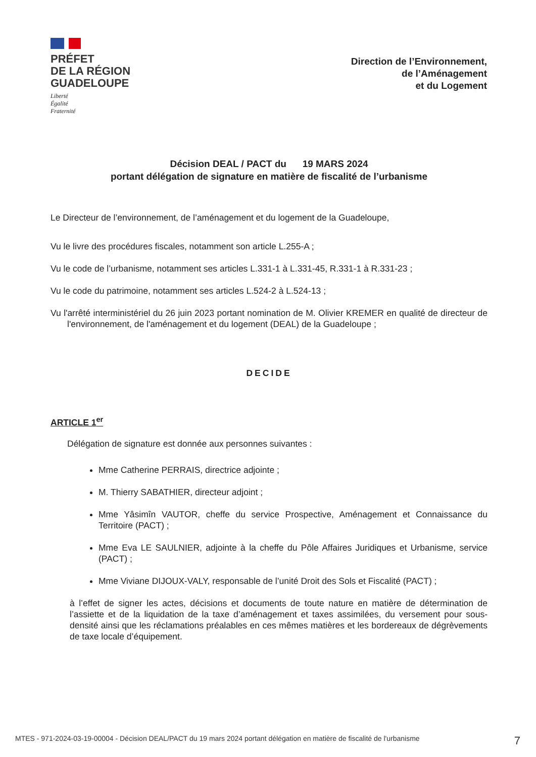PRÉFET
DE LA RÉGION
GUADELOUPE
Liberté
Égalité
Fraternité
Direction de l’Environnement,
de l’Aménagement
et du Logement
Décision DEAL / PACT du 19 MARS 2024
portant délégation de signature en matière de fiscalité de l’urbanisme
Le Directeur de l’environnement, de l’aménagement et du logement de la Guadeloupe,
Vu le livre des procédures fiscales, notamment son article L.255-A ;
Vu le code de l’urbanisme, notamment ses articles L.331-1 à L.331-45, R.331-1 à R.331-23 ;
Vu le code du patrimoine, notamment ses articles L.524-2 à L.524-13 ;
Vu l'arrêté interministériel du 26 juin 2023 portant nomination de M. Olivier KREMER en qualité de directeur de l'environnement, de l'aménagement et du logement (DEAL) de la Guadeloupe ;
DECIDE
ARTICLE 1<sup>er</sup>
Délégation de signature est donnée aux personnes suivantes :
Mme Catherine PERRAIS, directrice adjointe ;
M. Thierry SABATHIER, directeur adjoint ;
Mme Yâsimîn VAUTOR, cheffe du service Prospective, Aménagement et Connaissance du Territoire (PACT) ;
Mme Eva LE SAULNIER, adjointe à la cheffe du Pôle Affaires Juridiques et Urbanisme, service (PACT) ;
Mme Viviane DIJOUX-VALY, responsable de l’unité Droit des Sols et Fiscalité (PACT) ;
à l’effet de signer les actes, décisions et documents de toute nature en matière de détermination de l’assiette et de la liquidation de la taxe d’aménagement et taxes assimilées, du versement pour sous-densité ainsi que les réclamations préalables en ces mêmes matières et les bordereaux de dégrèvements de taxe locale d’équipement.
MTES - 971-2024-03-19-00004 - Décision DEAL/PACT du 19 mars 2024 portant délégation en matière de fiscalité de l'urbanisme 7